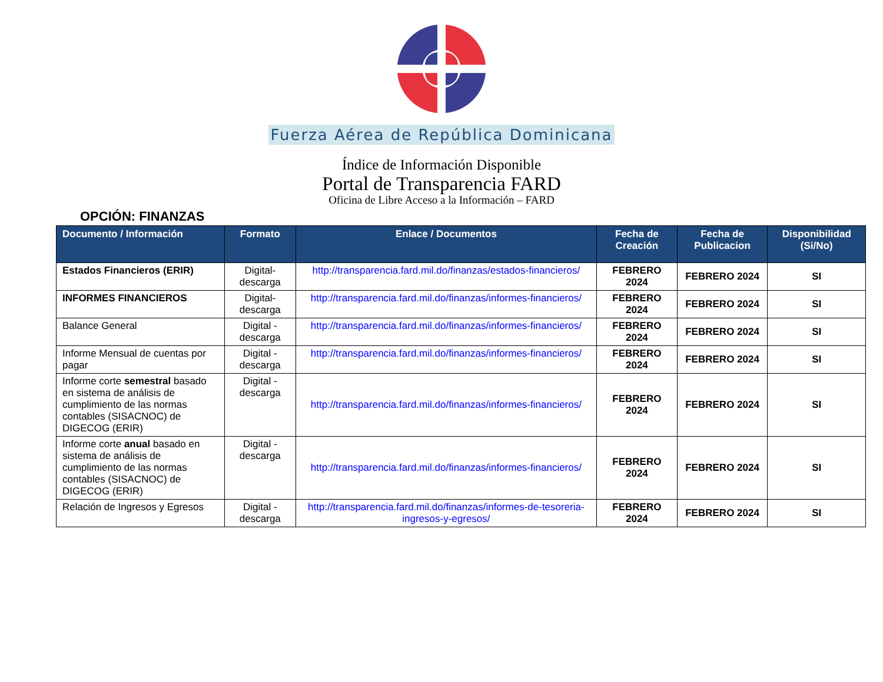Fuerza Aérea de República Dominicana
Índice de Información Disponible
Portal de Transparencia FARD
Oficina de Libre Acceso a la Información – FARD
OPCIÓN: FINANZAS
| Documento / Información | Formato | Enlace / Documentos | Fecha de Creación | Fecha de Publicacion | Disponibilidad (Si/No) |
| --- | --- | --- | --- | --- | --- |
| Estados Financieros (ERIR) | Digital-descarga | http://transparencia.fard.mil.do/finanzas/estados-financieros/ | FEBRERO 2024 | FEBRERO 2024 | SI |
| INFORMES FINANCIEROS | Digital-descarga | http://transparencia.fard.mil.do/finanzas/informes-financieros/ | FEBRERO 2024 | FEBRERO 2024 | SI |
| Balance General | Digital - descarga | http://transparencia.fard.mil.do/finanzas/informes-financieros/ | FEBRERO 2024 | FEBRERO 2024 | SI |
| Informe Mensual de cuentas por pagar | Digital - descarga | http://transparencia.fard.mil.do/finanzas/informes-financieros/ | FEBRERO 2024 | FEBRERO 2024 | SI |
| Informe corte semestral basado en sistema de análisis de cumplimiento de las normas contables (SISACNOC) de DIGECOG (ERIR) | Digital - descarga | http://transparencia.fard.mil.do/finanzas/informes-financieros/ | FEBRERO 2024 | FEBRERO 2024 | SI |
| Informe corte anual basado en sistema de análisis de cumplimiento de las normas contables (SISACNOC) de DIGECOG (ERIR) | Digital - descarga | http://transparencia.fard.mil.do/finanzas/informes-financieros/ | FEBRERO 2024 | FEBRERO 2024 | SI |
| Relación de Ingresos y Egresos | Digital - descarga | http://transparencia.fard.mil.do/finanzas/informes-de-tesoreria-ingresos-y-egresos/ | FEBRERO 2024 | FEBRERO 2024 | SI |